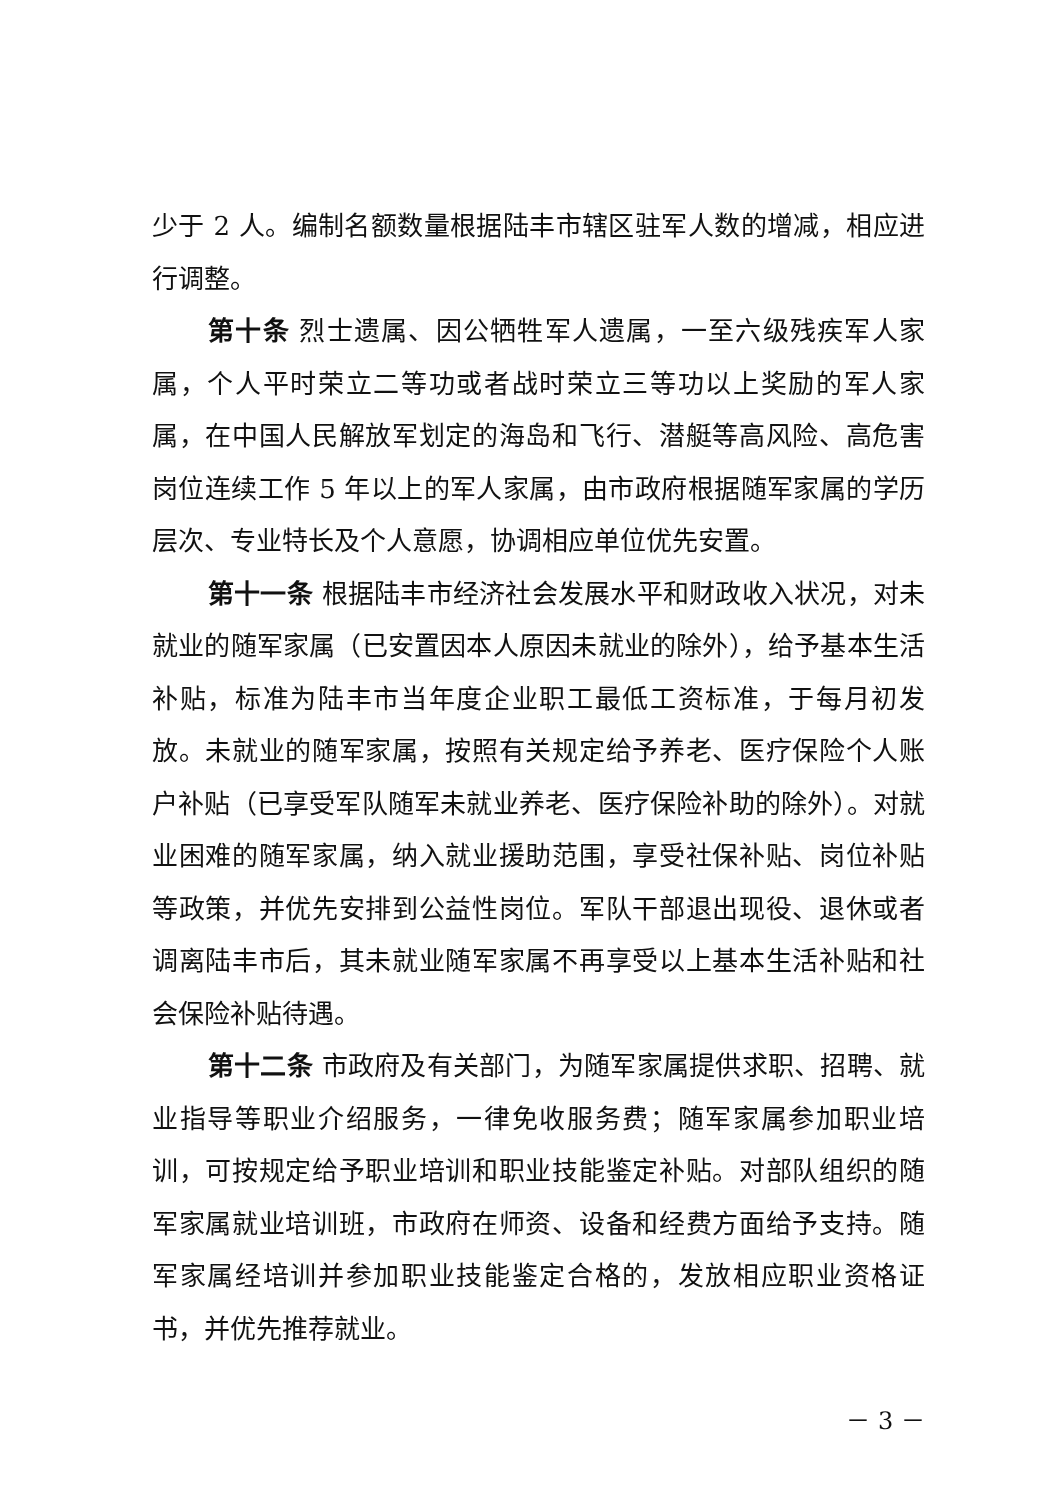少于 2 人。编制名额数量根据陆丰市辖区驻军人数的增减，相应进行调整。
第十条 烈士遗属、因公牺牲军人遗属，一至六级残疾军人家属，个人平时荣立二等功或者战时荣立三等功以上奖励的军人家属，在中国人民解放军划定的海岛和飞行、潜艇等高风险、高危害岗位连续工作 5 年以上的军人家属，由市政府根据随军家属的学历层次、专业特长及个人意愿，协调相应单位优先安置。
第十一条 根据陆丰市经济社会发展水平和财政收入状况，对未就业的随军家属（已安置因本人原因未就业的除外），给予基本生活补贴，标准为陆丰市当年度企业职工最低工资标准，于每月初发放。未就业的随军家属，按照有关规定给予养老、医疗保险个人账户补贴（已享受军队随军未就业养老、医疗保险补助的除外）。对就业困难的随军家属，纳入就业援助范围，享受社保补贴、岗位补贴等政策，并优先安排到公益性岗位。军队干部退出现役、退休或者调离陆丰市后，其未就业随军家属不再享受以上基本生活补贴和社会保险补贴待遇。
第十二条 市政府及有关部门，为随军家属提供求职、招聘、就业指导等职业介绍服务，一律免收服务费；随军家属参加职业培训，可按规定给予职业培训和职业技能鉴定补贴。对部队组织的随军家属就业培训班，市政府在师资、设备和经费方面给予支持。随军家属经培训并参加职业技能鉴定合格的，发放相应职业资格证书，并优先推荐就业。
－ 3 －